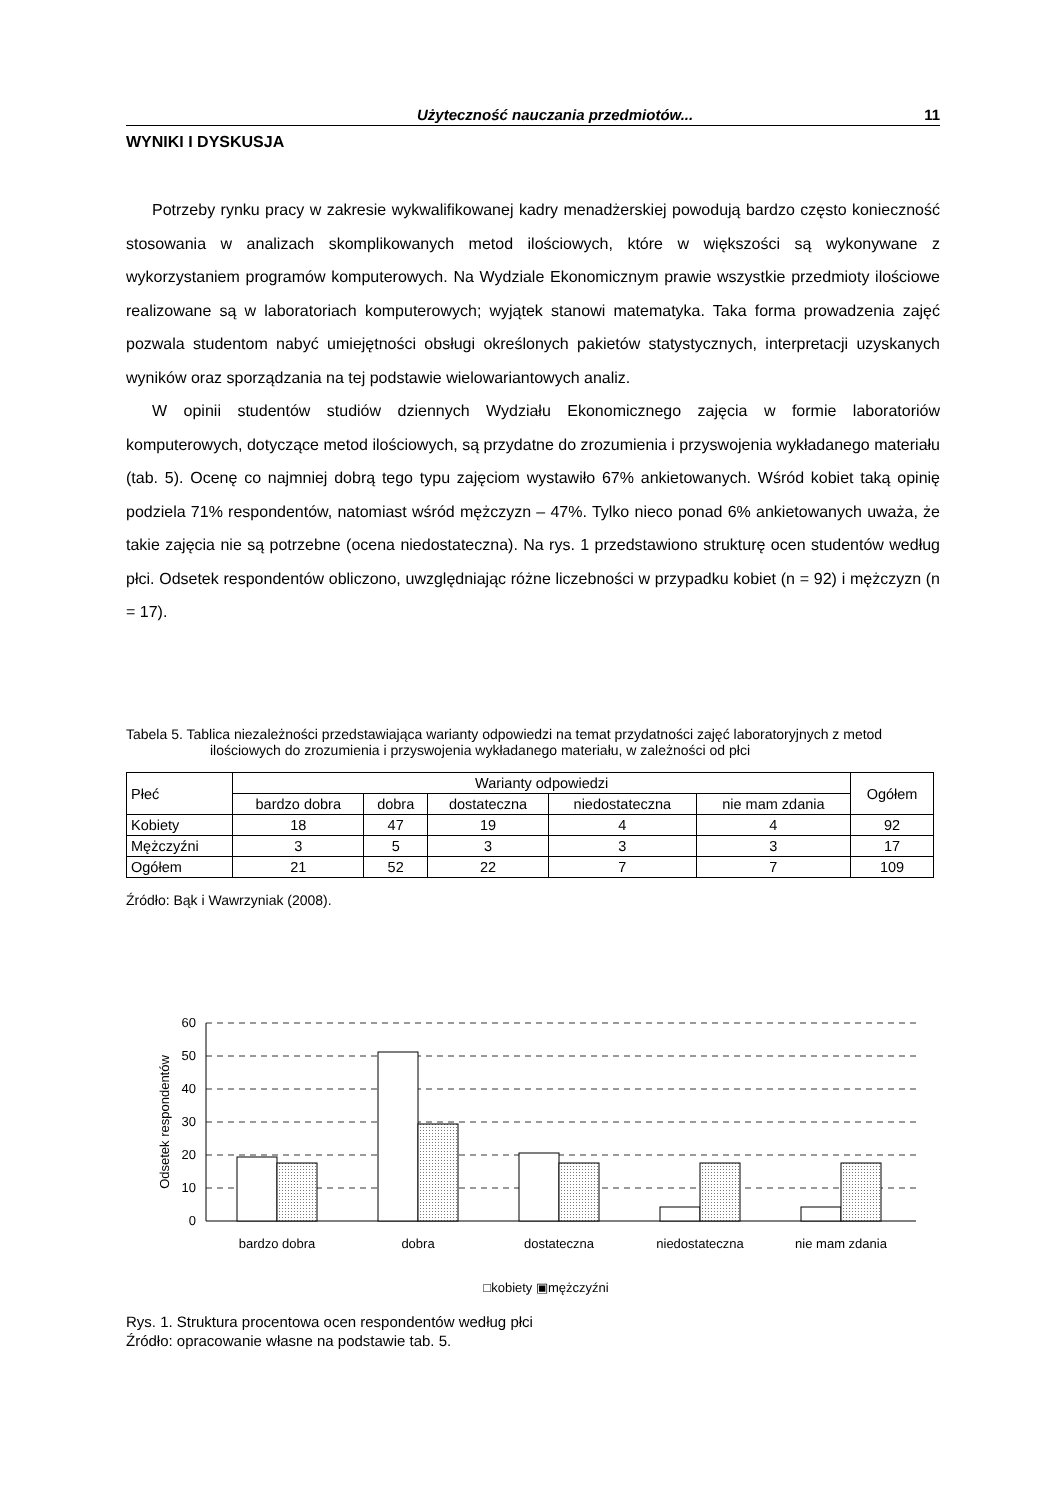Użyteczność nauczania przedmiotów... 11
WYNIKI I DYSKUSJA
Potrzeby rynku pracy w zakresie wykwalifikowanej kadry menadżerskiej powodują bardzo często konieczność stosowania w analizach skomplikowanych metod ilościowych, które w większości są wykonywane z wykorzystaniem programów komputerowych. Na Wydziale Ekonomicznym prawie wszystkie przedmioty ilościowe realizowane są w laboratoriach komputerowych; wyjątek stanowi matematyka. Taka forma prowadzenia zajęć pozwala studentom nabyć umiejętności obsługi określonych pakietów statystycznych, interpretacji uzyskanych wyników oraz sporządzania na tej podstawie wielowariantowych analiz.
W opinii studentów studiów dziennych Wydziału Ekonomicznego zajęcia w formie laboratoriów komputerowych, dotyczące metod ilościowych, są przydatne do zrozumienia i przyswojenia wykładanego materiału (tab. 5). Ocenę co najmniej dobrą tego typu zajęciom wystawiło 67% ankietowanych. Wśród kobiet taką opinię podziela 71% respondentów, natomiast wśród mężczyzn – 47%. Tylko nieco ponad 6% ankietowanych uważa, że takie zajęcia nie są potrzebne (ocena niedostateczna). Na rys. 1 przedstawiono strukturę ocen studentów według płci. Odsetek respondentów obliczono, uwzględniając różne liczebności w przypadku kobiet (n = 92) i mężczyzn (n = 17).
Tabela 5. Tablica niezależności przedstawiająca warianty odpowiedzi na temat przydatności zajęć laboratoryjnych z metod ilościowych do zrozumienia i przyswojenia wykładanego materiału, w zależności od płci
| Płeć | Warianty odpowiedzi | | | | | Ogółem |
| --- | --- | --- | --- | --- | --- | --- |
| | bardzo dobra | dobra | dostateczna | niedostateczna | nie mam zdania | |
| Kobiety | 18 | 47 | 19 | 4 | 4 | 92 |
| Mężczyźni | 3 | 5 | 3 | 3 | 3 | 17 |
| Ogółem | 21 | 52 | 22 | 7 | 7 | 109 |
Źródło: Bąk i Wawrzyniak (2008).
60
50
40
30
20
10
0
Odsetek respondentów
bardzo dobra
dobra
dostateczna
niedostateczna
nie mam zdania
□kobiety ▣mężczyźni
Rys. 1. Struktura procentowa ocen respondentów według płci
Źródło: opracowanie własne na podstawie tab. 5.